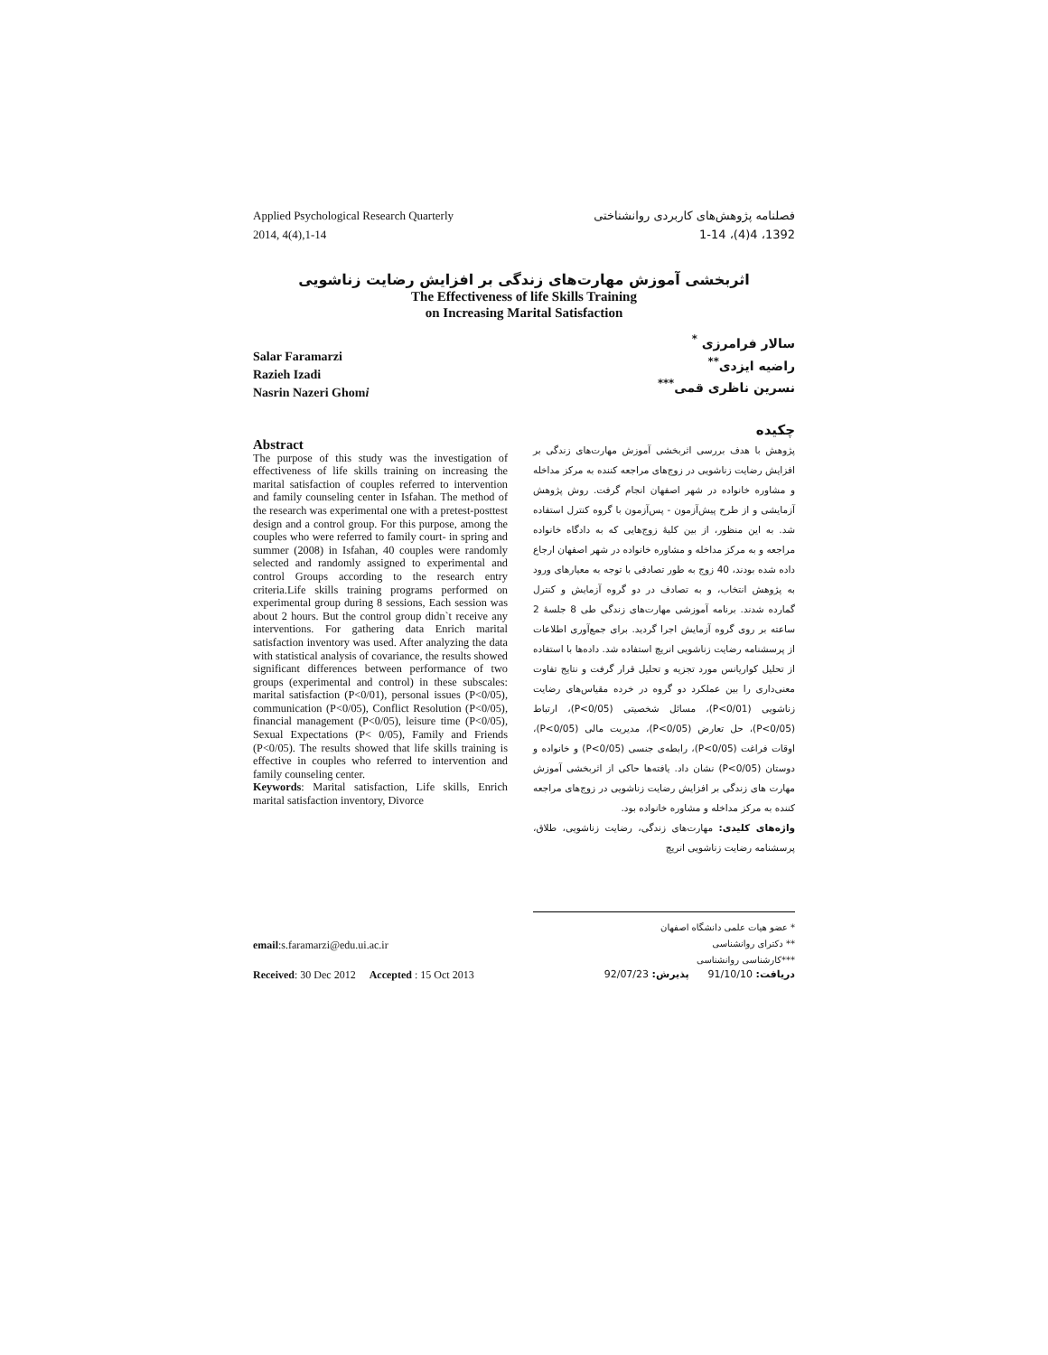Applied Psychological Research Quarterly
2014, 4(4),1-14
فصلنامه پژوهش‌های کاربردی روانشناختی
1392، 4(4)، 1-14
اثربخشی آموزش مهارت‌های زندگی بر افزایش رضایت زناشویی
The Effectiveness of life Skills Training
on Increasing Marital Satisfaction
Salar Faramarzi
Razieh Izadi
Nasrin Nazeri Ghomi
سالار فرامرزی <sup>*</sup>
راضیه ایزدی<sup>**</sup>
نسرین ناظری قمی<sup>***</sup>
Abstract
The purpose of this study was the investigation of effectiveness of life skills training on increasing the marital satisfaction of couples referred to intervention and family counseling center in Isfahan. The method of the research was experimental one with a pretest-posttest design and a control group. For this purpose, among the couples who were referred to family court- in spring and summer (2008) in Isfahan, 40 couples were randomly selected and randomly assigned to experimental and control Groups according to the research entry criteria.Life skills training programs performed on experimental group during 8 sessions, Each session was about 2 hours. But the control group didn`t receive any interventions. For gathering data Enrich marital satisfaction inventory was used. After analyzing the data with statistical analysis of covariance, the results showed significant differences between performance of two groups (experimental and control) in these subscales: marital satisfaction (P<0/01), personal issues (P<0/05), communication (P<0/05), Conflict Resolution (P<0/05), financial management (P<0/05), leisure time (P<0/05), Sexual Expectations (P< 0/05), Family and Friends (P<0/05). The results showed that life skills training is effective in couples who referred to intervention and family counseling center.
Keywords: Marital satisfaction, Life skills, Enrich marital satisfaction inventory, Divorce
چکیده
پژوهش با هدف بررسی اثربخشی آموزش مهارت‌های زندگی بر افزایش رضایت زناشویی در زوج‌های مراجعه کننده به مرکز مداخله و مشاوره خانواده در شهر اصفهان انجام گرفت. روش پژوهش آزمایشی و از طرح پیش‌آزمون - پس‌آزمون با گروه کنترل استفاده شد. به این منظور، از بین کلیهٔ زوج‌هایی که به دادگاه خانواده مراجعه و به مرکز مداخله و مشاوره خانواده در شهر اصفهان ارجاع داده شده بودند، 40 زوج به طور تصادفی با توجه به معیارهای ورود به پژوهش انتخاب، و به تصادف در دو گروه آزمایش و کنترل گمارده شدند. برنامه آموزشی مهارت‌های زندگی طی 8 جلسهٔ 2 ساعته بر روی گروه آزمایش اجرا گردید. برای جمع‌آوری اطلاعات از پرسشنامه رضایت زناشویی انریچ استفاده شد. داده‌ها با استفاده از تحلیل کواریانس مورد تجزیه و تحلیل قرار گرفت و نتایج تفاوت معنی‌داری را بین عملکرد دو گروه در خرده مقیاس‌های رضایت زناشویی (P<0/01)، مسائل شخصیتی (P<0/05)، ارتباط (P<0/05)، حل تعارض (P<0/05)، مدیریت مالی (P<0/05)، اوقات فراغت (P<0/05)، رابطه‌ی جنسی (P<0/05) و خانواده و دوستان (P<0/05) نشان داد. یافته‌ها حاکی از اثربخشی آموزش مهارت های زندگی بر افزایش رضایت زناشویی در زوج‌های مراجعه کننده به مرکز مداخله و مشاوره خانواده بود.
واژه‌های کلیدی: مهارت‌های زندگی، رضایت زناشویی، طلاق، پرسشنامه رضایت زناشویی انریچ
email:s.faramarzi@edu.ui.ac.ir
* عضو هیات علمی دانشگاه اصفهان
** دکترای روانشناسی
***کارشناسی روانشناسی
Received: 30 Dec 2012 Accepted : 15 Oct 2013
دریافت: 91/10/10 پذیرش: 92/07/23